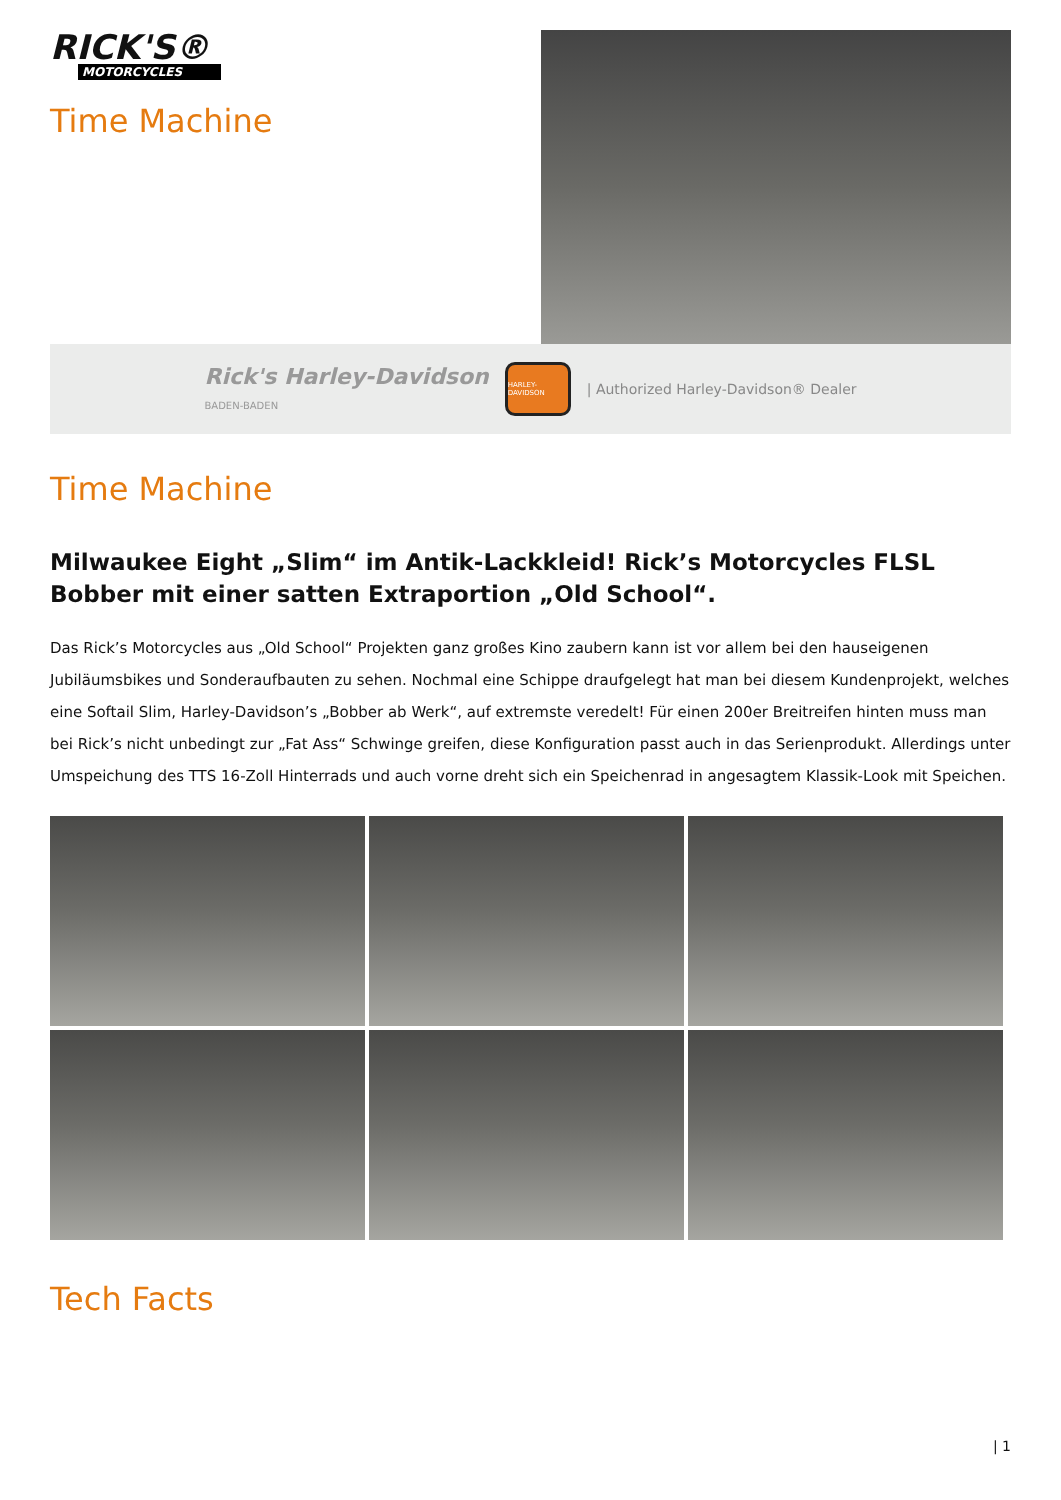RICK'S®
MOTORCYCLES
Time Machine
Rick's Harley-Davidson
BADEN-BADEN
HARLEY-DAVIDSON
| Authorized Harley-Davidson® Dealer
Time Machine
Milwaukee Eight „Slim“ im Antik-Lackkleid! Rick’s Motorcycles FLSL Bobber mit einer satten Extraportion „Old School“.
Das Rick’s Motorcycles aus „Old School“ Projekten ganz großes Kino zaubern kann ist vor allem bei den hauseigenen Jubiläumsbikes und Sonderaufbauten zu sehen. Nochmal eine Schippe draufgelegt hat man bei diesem Kundenprojekt, welches eine Softail Slim, Harley-Davidson’s „Bobber ab Werk“, auf extremste veredelt! Für einen 200er Breitreifen hinten muss man bei Rick’s nicht unbedingt zur „Fat Ass“ Schwinge greifen, diese Konfiguration passt auch in das Serienprodukt. Allerdings unter Umspeichung des TTS 16-Zoll Hinterrads und auch vorne dreht sich ein Speichenrad in angesagtem Klassik-Look mit Speichen.
Tech Facts
| 1